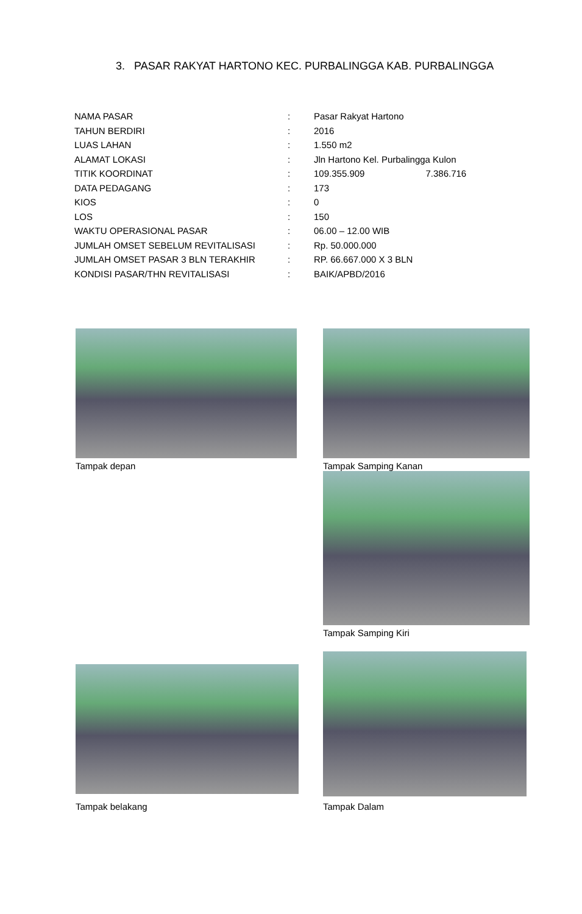3. PASAR RAKYAT HARTONO KEC. PURBALINGGA KAB. PURBALINGGA
| NAMA PASAR | : | Pasar Rakyat Hartono |
| TAHUN BERDIRI | : | 2016 |
| LUAS LAHAN | : | 1.550 m2 |
| ALAMAT LOKASI | : | Jln Hartono Kel. Purbalingga Kulon |
| TITIK KOORDINAT | : | 109.355.909 7.386.716 |
| DATA PEDAGANG | : | 173 |
| KIOS | : | 0 |
| LOS | : | 150 |
| WAKTU OPERASIONAL PASAR | : | 06.00 – 12.00 WIB |
| JUMLAH OMSET SEBELUM REVITALISASI | : | Rp. 50.000.000 |
| JUMLAH OMSET PASAR 3 BLN TERAKHIR | : | RP. 66.667.000 X 3 BLN |
| KONDISI PASAR/THN REVITALISASI | : | BAIK/APBD/2016 |
Tampak depan Tampak Samping Kanan
Tampak Samping Kiri
Tampak belakang
Tampak Dalam